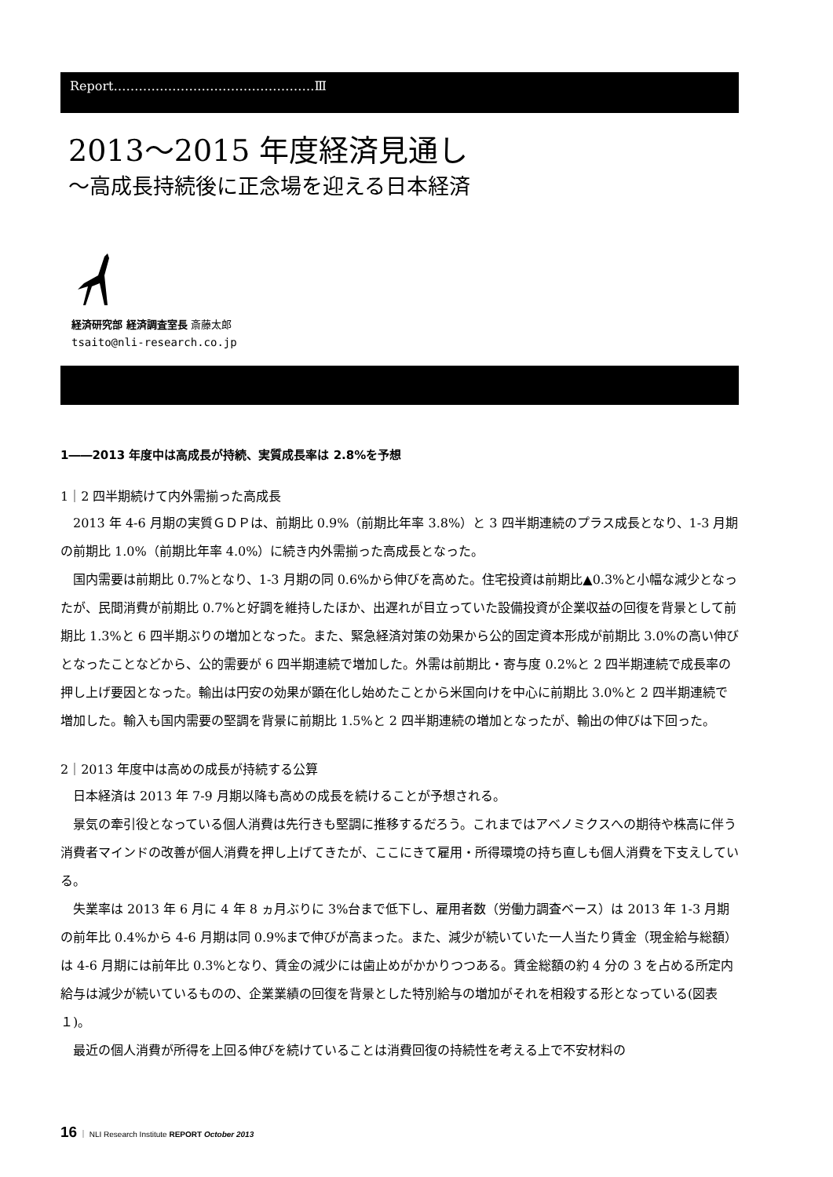Report…………………………………………Ⅲ
2013～2015 年度経済見通し
～高成長持続後に正念場を迎える日本経済
経済研究部 経済調査室長 斎藤太郎
tsaito@nli-research.co.jp
1――2013 年度中は高成長が持続、実質成長率は 2.8%を予想
1｜2 四半期続けて内外需揃った高成長
2013 年 4-6 月期の実質ＧＤＰは、前期比 0.9%（前期比年率 3.8%）と 3 四半期連続のプラス成長となり、1-3 月期の前期比 1.0%（前期比年率 4.0%）に続き内外需揃った高成長となった。
国内需要は前期比 0.7%となり、1-3 月期の同 0.6%から伸びを高めた。住宅投資は前期比▲0.3%と小幅な減少となったが、民間消費が前期比 0.7%と好調を維持したほか、出遅れが目立っていた設備投資が企業収益の回復を背景として前期比 1.3%と 6 四半期ぶりの増加となった。また、緊急経済対策の効果から公的固定資本形成が前期比 3.0%の高い伸びとなったことなどから、公的需要が 6 四半期連続で増加した。外需は前期比・寄与度 0.2%と 2 四半期連続で成長率の押し上げ要因となった。輸出は円安の効果が顕在化し始めたことから米国向けを中心に前期比 3.0%と 2 四半期連続で増加した。輸入も国内需要の堅調を背景に前期比 1.5%と 2 四半期連続の増加となったが、輸出の伸びは下回った。
2｜2013 年度中は高めの成長が持続する公算
日本経済は 2013 年 7-9 月期以降も高めの成長を続けることが予想される。
景気の牽引役となっている個人消費は先行きも堅調に推移するだろう。これまではアベノミクスへの期待や株高に伴う消費者マインドの改善が個人消費を押し上げてきたが、ここにきて雇用・所得環境の持ち直しも個人消費を下支えしている。
失業率は 2013 年 6 月に 4 年 8 ヵ月ぶりに 3%台まで低下し、雇用者数（労働力調査ベース）は 2013 年 1-3 月期の前年比 0.4%から 4-6 月期は同 0.9%まで伸びが高まった。また、減少が続いていた一人当たり賃金（現金給与総額）は 4-6 月期には前年比 0.3%となり、賃金の減少には歯止めがかかりつつある。賃金総額の約 4 分の 3 を占める所定内給与は減少が続いているものの、企業業績の回復を背景とした特別給与の増加がそれを相殺する形となっている(図表１)。
最近の個人消費が所得を上回る伸びを続けていることは消費回復の持続性を考える上で不安材料の
16 ｜ NLI Research Institute REPORT October 2013